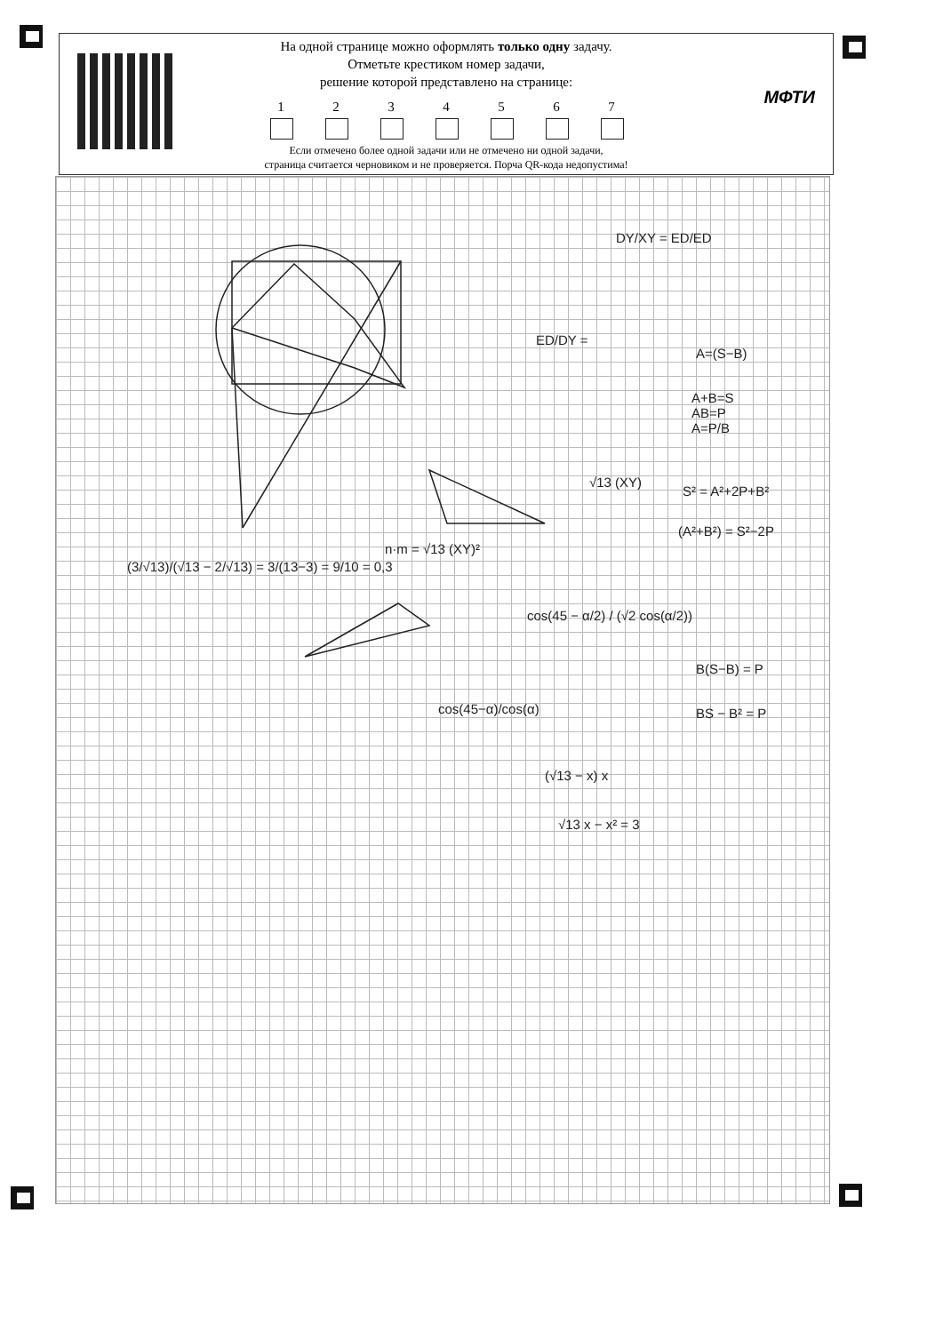На одной странице можно оформлять только одну задачу.
Отметьте крестиком номер задачи,
решение которой представлено на странице:
1 2 3 4 5 6 7
Если отмечено более одной задачи или не отмечено ни одной задачи,
страница считается черновиком и не проверяется. Порча QR-кода недопустима!
МФТИ
DY/XY = ED/ED
ED/DY =
A=(S−B)
A+B=S
AB=P
A=P/B
√13 (XY)
S² = A²+2P+B²
(A²+B²) = S²−2P
n·m = √13 (XY)²
(3/√13)/(√13 − 2/√13) = 3/(13−3) = 9/10 = 0,3
cos(45 − α/2) / (√2 cos(α/2))
B(S−B) = P
BS − B² = P
cos(45−α)/cos(α)
(√13 − x) x
√13 x − x² = 3